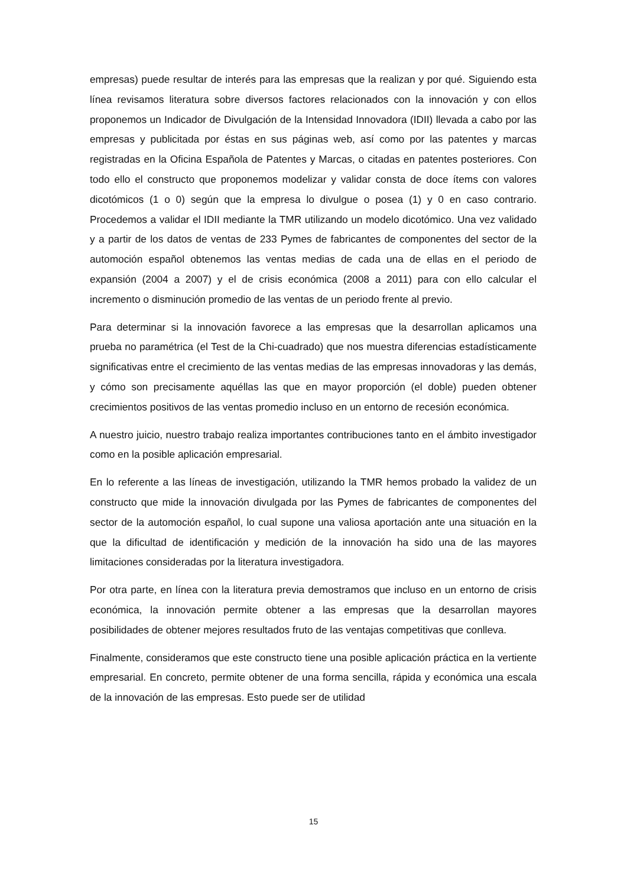empresas) puede resultar de interés para las empresas que la realizan y por qué. Siguiendo esta línea revisamos literatura sobre diversos factores relacionados con la innovación y con ellos proponemos un Indicador de Divulgación de la Intensidad Innovadora (IDII) llevada a cabo por las empresas y publicitada por éstas en sus páginas web, así como por las patentes y marcas registradas en la Oficina Española de Patentes y Marcas, o citadas en patentes posteriores. Con todo ello el constructo que proponemos modelizar y validar consta de doce ítems con valores dicotómicos (1 o 0) según que la empresa lo divulgue o posea (1) y 0 en caso contrario. Procedemos a validar el IDII mediante la TMR utilizando un modelo dicotómico. Una vez validado y a partir de los datos de ventas de 233 Pymes de fabricantes de componentes del sector de la automoción español obtenemos las ventas medias de cada una de ellas en el periodo de expansión (2004 a 2007) y el de crisis económica (2008 a 2011) para con ello calcular el incremento o disminución promedio de las ventas de un periodo frente al previo.
Para determinar si la innovación favorece a las empresas que la desarrollan aplicamos una prueba no paramétrica (el Test de la Chi-cuadrado) que nos muestra diferencias estadísticamente significativas entre el crecimiento de las ventas medias de las empresas innovadoras y las demás, y cómo son precisamente aquéllas las que en mayor proporción (el doble) pueden obtener crecimientos positivos de las ventas promedio incluso en un entorno de recesión económica.
A nuestro juicio, nuestro trabajo realiza importantes contribuciones tanto en el ámbito investigador como en la posible aplicación empresarial.
En lo referente a las líneas de investigación, utilizando la TMR hemos probado la validez de un constructo que mide la innovación divulgada por las Pymes de fabricantes de componentes del sector de la automoción español, lo cual supone una valiosa aportación ante una situación en la que la dificultad de identificación y medición de la innovación ha sido una de las mayores limitaciones consideradas por la literatura investigadora.
Por otra parte, en línea con la literatura previa demostramos que incluso en un entorno de crisis económica, la innovación permite obtener a las empresas que la desarrollan mayores posibilidades de obtener mejores resultados fruto de las ventajas competitivas que conlleva.
Finalmente, consideramos que este constructo tiene una posible aplicación práctica en la vertiente empresarial. En concreto, permite obtener de una forma sencilla, rápida y económica una escala de la innovación de las empresas. Esto puede ser de utilidad
15